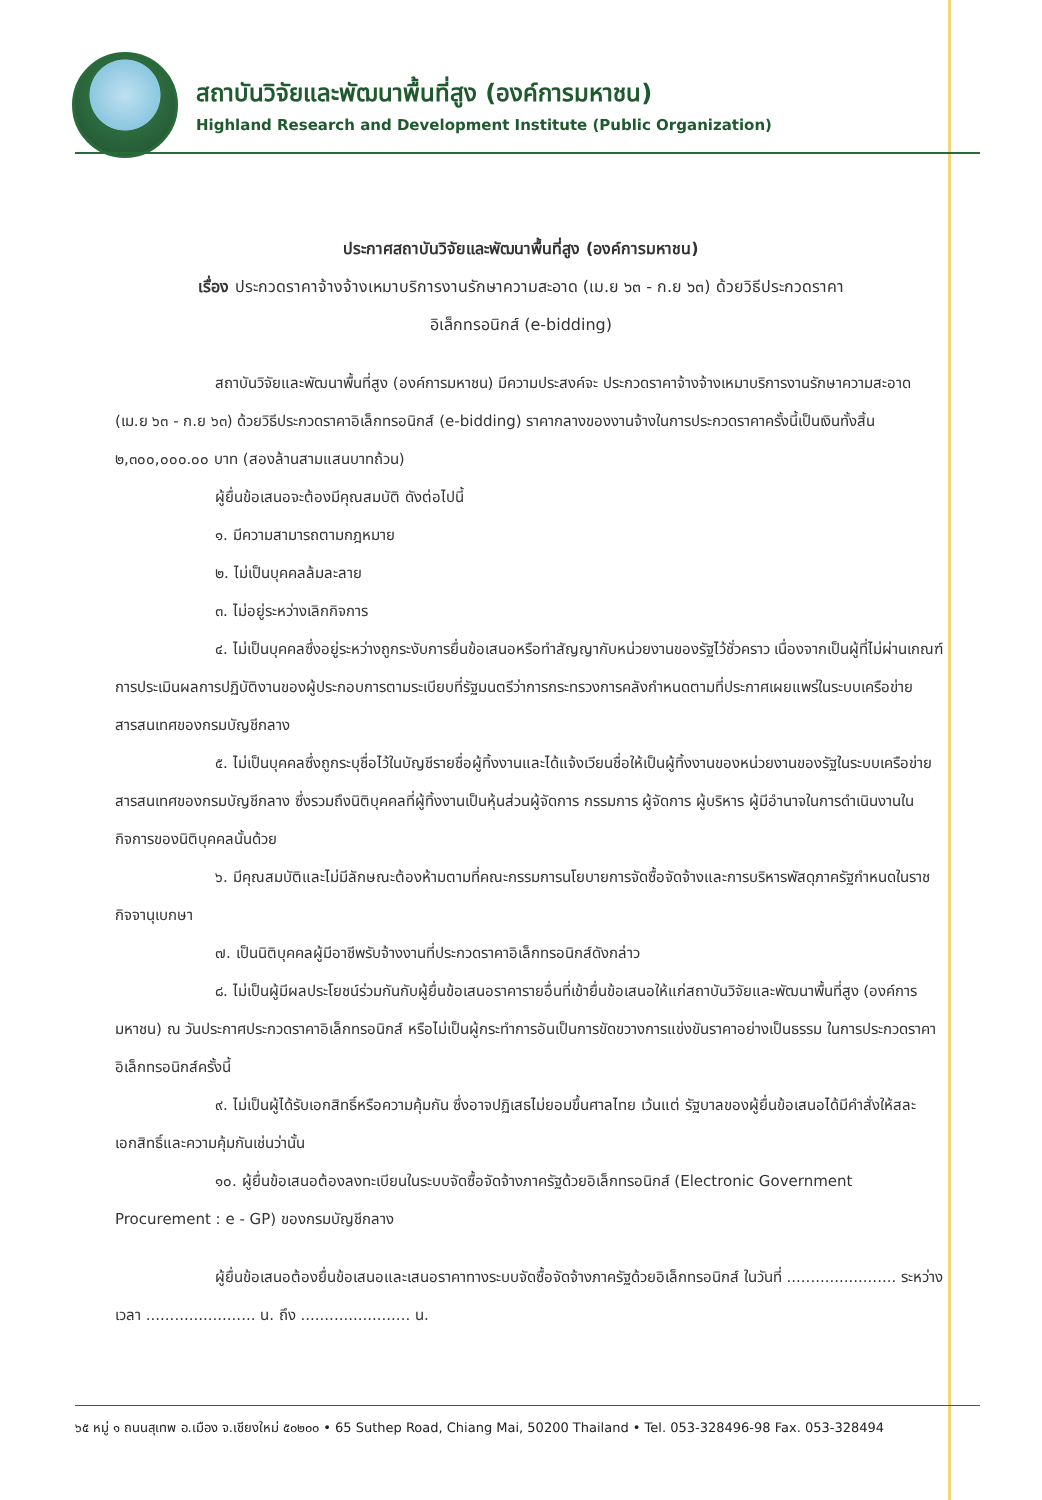สถาบันวิจัยและพัฒนาพื้นที่สูง (องค์การมหาชน)
Highland Research and Development Institute (Public Organization)
ประกาศสถาบันวิจัยและพัฒนาพื้นที่สูง (องค์การมหาชน)
เรื่อง ประกวดราคาจ้างจ้างเหมาบริการงานรักษาความสะอาด (เม.ย ๖๓ - ก.ย ๖๓) ด้วยวิธีประกวดราคา
อิเล็กทรอนิกส์ (e-bidding)
สถาบันวิจัยและพัฒนาพื้นที่สูง (องค์การมหาชน) มีความประสงค์จะ ประกวดราคาจ้างจ้างเหมาบริการงานรักษาความสะอาด (เม.ย ๖๓ - ก.ย ๖๓) ด้วยวิธีประกวดราคาอิเล็กทรอนิกส์ (e-bidding) ราคากลางของงานจ้างในการประกวดราคาครั้งนี้เป็นเงินทั้งสิ้น ๒,๓๐๐,๐๐๐.๐๐ บาท (สองล้านสามแสนบาทถ้วน)
ผู้ยื่นข้อเสนอจะต้องมีคุณสมบัติ ดังต่อไปนี้
๑. มีความสามารถตามกฎหมาย
๒. ไม่เป็นบุคคลล้มละลาย
๓. ไม่อยู่ระหว่างเลิกกิจการ
๔. ไม่เป็นบุคคลซึ่งอยู่ระหว่างถูกระงับการยื่นข้อเสนอหรือทำสัญญากับหน่วยงานของรัฐไว้ชั่วคราว เนื่องจากเป็นผู้ที่ไม่ผ่านเกณฑ์การประเมินผลการปฏิบัติงานของผู้ประกอบการตามระเบียบที่รัฐมนตรีว่าการกระทรวงการคลังกำหนดตามที่ประกาศเผยแพร่ในระบบเครือข่ายสารสนเทศของกรมบัญชีกลาง
๕. ไม่เป็นบุคคลซึ่งถูกระบุชื่อไว้ในบัญชีรายชื่อผู้ทิ้งงานและได้แจ้งเวียนชื่อให้เป็นผู้ทิ้งงานของหน่วยงานของรัฐในระบบเครือข่ายสารสนเทศของกรมบัญชีกลาง ซึ่งรวมถึงนิติบุคคลที่ผู้ทิ้งงานเป็นหุ้นส่วนผู้จัดการ กรรมการ ผู้จัดการ ผู้บริหาร ผู้มีอำนาจในการดำเนินงานในกิจการของนิติบุคคลนั้นด้วย
๖. มีคุณสมบัติและไม่มีลักษณะต้องห้ามตามที่คณะกรรมการนโยบายการจัดซื้อจัดจ้างและการบริหารพัสดุภาครัฐกำหนดในราชกิจจานุเบกษา
๗. เป็นนิติบุคคลผู้มีอาชีพรับจ้างงานที่ประกวดราคาอิเล็กทรอนิกส์ดังกล่าว
๘. ไม่เป็นผู้มีผลประโยชน์ร่วมกันกับผู้ยื่นข้อเสนอราคารายอื่นที่เข้ายื่นข้อเสนอให้แก่สถาบันวิจัยและพัฒนาพื้นที่สูง (องค์การมหาชน) ณ วันประกาศประกวดราคาอิเล็กทรอนิกส์ หรือไม่เป็นผู้กระทำการอันเป็นการขัดขวางการแข่งขันราคาอย่างเป็นธรรม ในการประกวดราคาอิเล็กทรอนิกส์ครั้งนี้
๙. ไม่เป็นผู้ได้รับเอกสิทธิ์หรือความคุ้มกัน ซึ่งอาจปฏิเสธไม่ยอมขึ้นศาลไทย เว้นแต่ รัฐบาลของผู้ยื่นข้อเสนอได้มีคำสั่งให้สละเอกสิทธิ์และความคุ้มกันเช่นว่านั้น
๑๐. ผู้ยื่นข้อเสนอต้องลงทะเบียนในระบบจัดซื้อจัดจ้างภาครัฐด้วยอิเล็กทรอนิกส์ (Electronic Government Procurement : e - GP) ของกรมบัญชีกลาง
ผู้ยื่นข้อเสนอต้องยื่นข้อเสนอและเสนอราคาทางระบบจัดซื้อจัดจ้างภาครัฐด้วยอิเล็กทรอนิกส์ ในวันที่ ....................... ระหว่างเวลา ....................... น. ถึง ....................... น.
๖๕ หมู่ ๑ ถนนสุเทพ อ.เมือง จ.เชียงใหม่ ๕๐๒๐๐ • 65 Suthep Road, Chiang Mai, 50200 Thailand • Tel. 053-328496-98 Fax. 053-328494